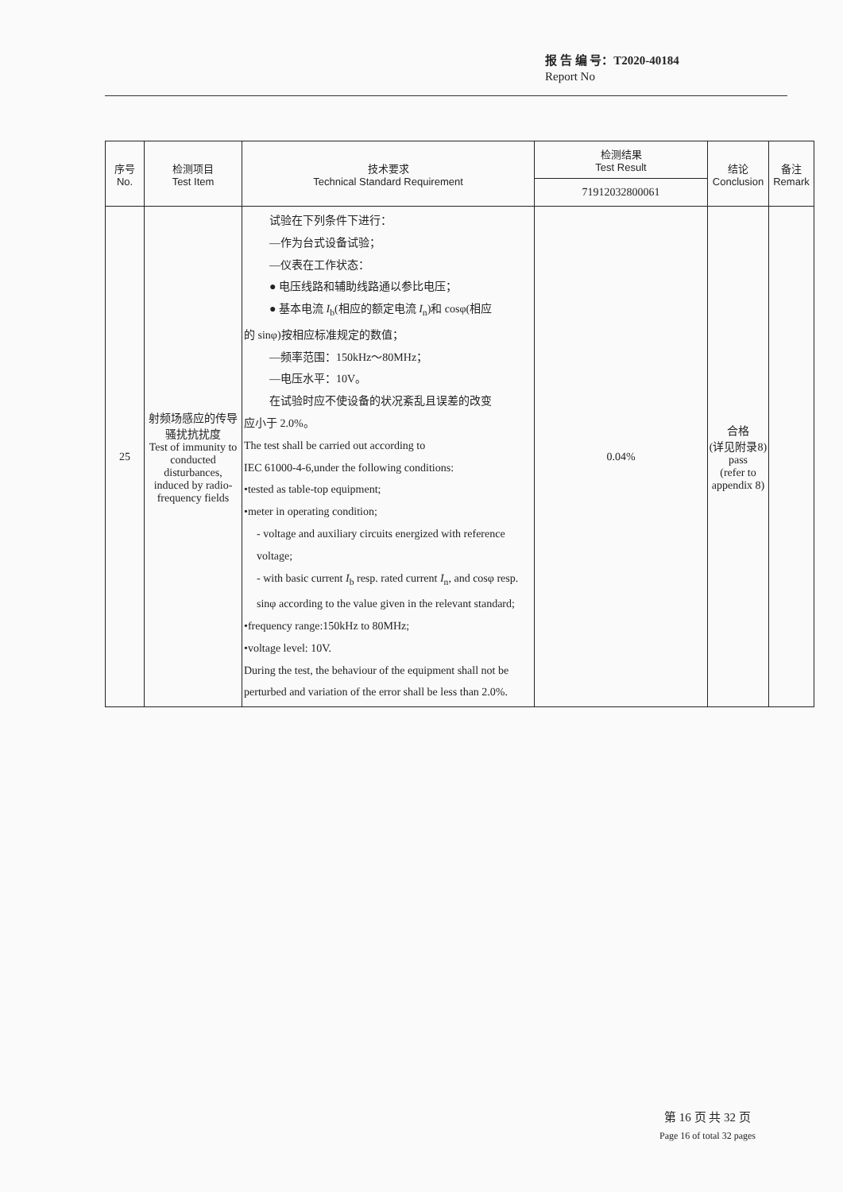报 告 编 号：T2020-40184
Report No
| 序号 No. | 检测项目 Test Item | 技术要求 Technical Standard Requirement | 检测结果 Test Result | 结论 Conclusion | 备注 Remark |
| --- | --- | --- | --- | --- | --- |
| | | | 71912032800061 | | |
| 25 | 射频场感应的传导骚扰抗扰度 Test of immunity to conducted disturbances, induced by radio-frequency fields | 试验在下列条件下进行： —作为台式设备试验； —仪表在工作状态： ● 电压线路和辅助线路通以参比电压； ● 基本电流 I<sub>b</sub>(相应的额定电流 I<sub>n</sub>)和 cosφ(相应 的 sinφ)按相应标准规定的数值； —频率范围：150kHz～80MHz； —电压水平：10V。 在试验时应不使设备的状况紊乱且误差的改变 应小于 2.0%。 The test shall be carried out according to IEC 61000-4-6,under the following conditions: •tested as table-top equipment; •meter in operating condition; - voltage and auxiliary circuits energized with reference voltage; - with basic current I<sub>b</sub> resp. rated current I<sub>n</sub>, and cosφ resp. sinφ according to the value given in the relevant standard; •frequency range:150kHz to 80MHz; •voltage level: 10V. During the test, the behaviour of the equipment shall not be perturbed and variation of the error shall be less than 2.0%. | 0.04% | 合格 (详见附录8) pass (refer to appendix 8) | |
第 16 页 共 32 页
Page 16 of total 32 pages